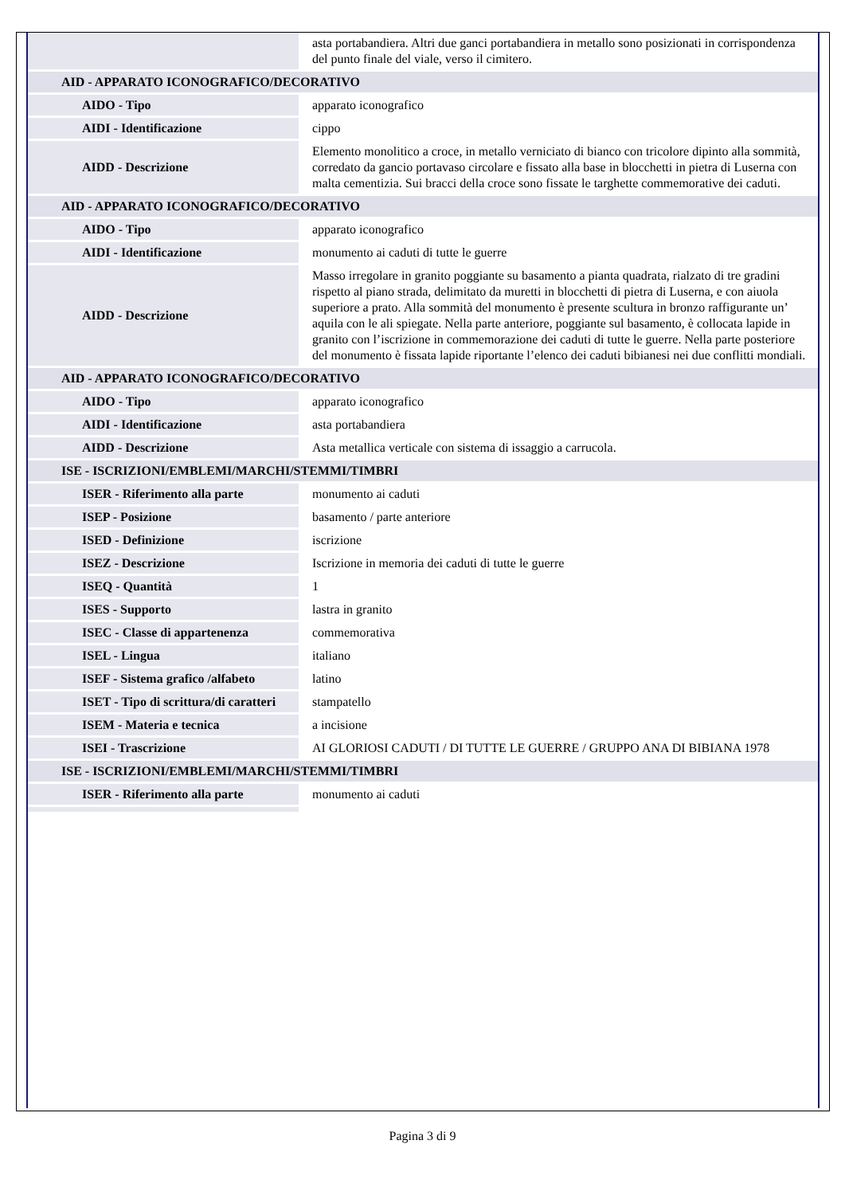| | asta portabandiera. Altri due ganci portabandiera in metallo sono posizionati in corrispondenza del punto finale del viale, verso il cimitero. |
| AID - APPARATO ICONOGRAFICO/DECORATIVO | |
| AIDO - Tipo | apparato iconografico |
| AIDI - Identificazione | cippo |
| AIDD - Descrizione | Elemento monolitico a croce, in metallo verniciato di bianco con tricolore dipinto alla sommità, corredato da gancio portavaso circolare e fissato alla base in blocchetti in pietra di Luserna con malta cementizia. Sui bracci della croce sono fissate le targhette commemorative dei caduti. |
| AID - APPARATO ICONOGRAFICO/DECORATIVO | |
| AIDO - Tipo | apparato iconografico |
| AIDI - Identificazione | monumento ai caduti di tutte le guerre |
| AIDD - Descrizione | Masso irregolare in granito poggiante su basamento a pianta quadrata, rialzato di tre gradini rispetto al piano strada, delimitato da muretti in blocchetti di pietra di Luserna, e con aiuola superiore a prato. Alla sommità del monumento è presente scultura in bronzo raffigurante un’ aquila con le ali spiegate. Nella parte anteriore, poggiante sul basamento, è collocata lapide in granito con l’iscrizione in commemorazione dei caduti di tutte le guerre. Nella parte posteriore del monumento è fissata lapide riportante l’elenco dei caduti bibianesi nei due conflitti mondiali. |
| AID - APPARATO ICONOGRAFICO/DECORATIVO | |
| AIDO - Tipo | apparato iconografico |
| AIDI - Identificazione | asta portabandiera |
| AIDD - Descrizione | Asta metallica verticale con sistema di issaggio a carrucola. |
| ISE - ISCRIZIONI/EMBLEMI/MARCHI/STEMMI/TIMBRI | |
| ISER - Riferimento alla parte | monumento ai caduti |
| ISEP - Posizione | basamento / parte anteriore |
| ISED - Definizione | iscrizione |
| ISEZ - Descrizione | Iscrizione in memoria dei caduti di tutte le guerre |
| ISEQ - Quantità | 1 |
| ISES - Supporto | lastra in granito |
| ISEC - Classe di appartenenza | commemorativa |
| ISEL - Lingua | italiano |
| ISEF - Sistema grafico /alfabeto | latino |
| ISET - Tipo di scrittura/di caratteri | stampatello |
| ISEM - Materia e tecnica | a incisione |
| ISEI - Trascrizione | AI GLORIOSI CADUTI / DI TUTTE LE GUERRE / GRUPPO ANA DI BIBIANA 1978 |
| ISE - ISCRIZIONI/EMBLEMI/MARCHI/STEMMI/TIMBRI | |
| ISER - Riferimento alla parte | monumento ai caduti |
Pagina 3 di 9